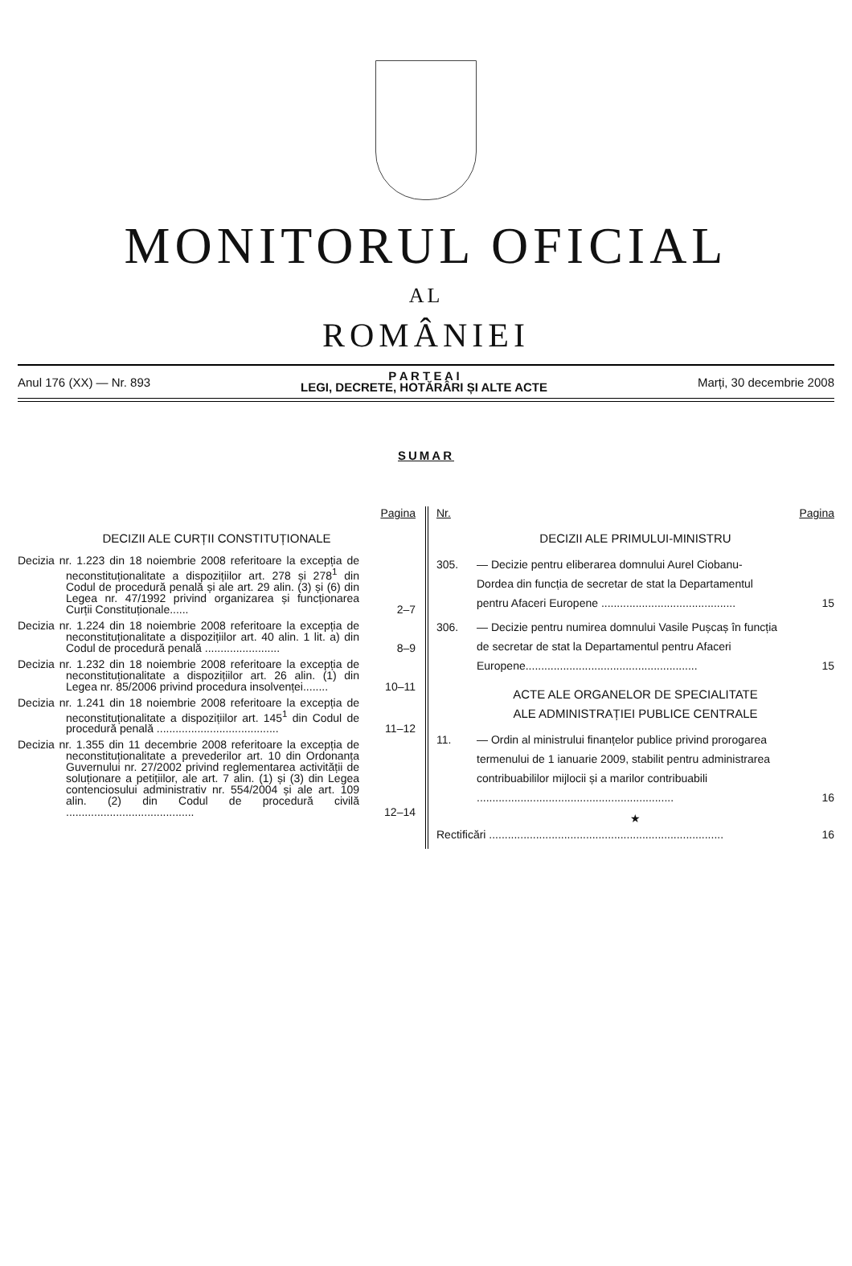MONITORUL OFICIAL
AL
ROMÂNIEI
Anul 176 (XX) — Nr. 893
P A R T E A I
LEGI, DECRETE, HOTĂRÂRI ȘI ALTE ACTE
Marți, 30 decembrie 2008
SUMAR
Pagina
DECIZII ALE CURȚII CONSTITUȚIONALE
Decizia nr. 1.223 din 18 noiembrie 2008 referitoare la excepția de neconstituționalitate a dispozițiilor art. 278 și 278<sup>1</sup> din Codul de procedură penală și ale art. 29 alin. (3) și (6) din Legea nr. 47/1992 privind organizarea și funcționarea Curții Constituționale......
2–7
Decizia nr. 1.224 din 18 noiembrie 2008 referitoare la excepția de neconstituționalitate a dispozițiilor art. 40 alin. 1 lit. a) din Codul de procedură penală ........................
8–9
Decizia nr. 1.232 din 18 noiembrie 2008 referitoare la excepția de neconstituționalitate a dispozițiilor art. 26 alin. (1) din Legea nr. 85/2006 privind procedura insolvenței........
10–11
Decizia nr. 1.241 din 18 noiembrie 2008 referitoare la excepția de neconstituționalitate a dispozițiilor art. 145<sup>1</sup> din Codul de procedură penală .......................................
11–12
Decizia nr. 1.355 din 11 decembrie 2008 referitoare la excepția de neconstituționalitate a prevederilor art. 10 din Ordonanța Guvernului nr. 27/2002 privind reglementarea activității de soluționare a petițiilor, ale art. 7 alin. (1) și (3) din Legea contenciosului administrativ nr. 554/2004 și ale art. 109 alin. (2) din Codul de procedură civilă .........................................
12–14
Nr. Pagina
DECIZII ALE PRIMULUI-MINISTRU
305. — Decizie pentru eliberarea domnului Aurel Ciobanu-Dordea din funcția de secretar de stat la Departamentul pentru Afaceri Europene ...........................................
15
306. — Decizie pentru numirea domnului Vasile Pușcaș în funcția de secretar de stat la Departamentul pentru Afaceri Europene.......................................................
15
ACTE ALE ORGANELOR DE SPECIALITATE
ALE ADMINISTRAȚIEI PUBLICE CENTRALE
11. — Ordin al ministrului finanțelor publice privind prorogarea termenului de 1 ianuarie 2009, stabilit pentru administrarea contribuabililor mijlocii și a marilor contribuabili ...............................................................
16
★
Rectificări ...........................................................................
16